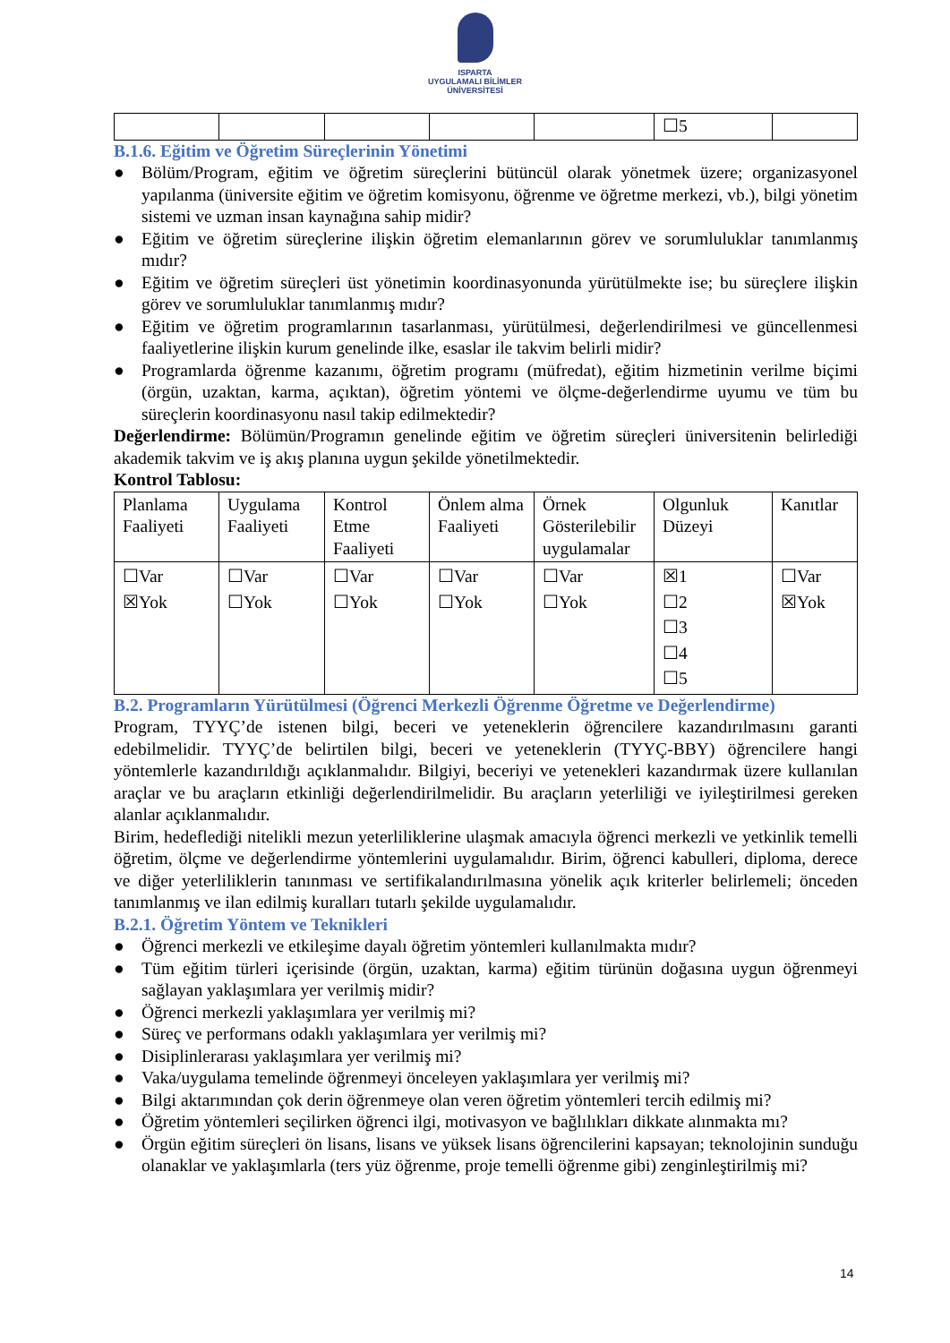ISPARTA
UYGULAMALI BİLİMLER
ÜNİVERSİTESİ
| | | | | | ☐5 | |
B.1.6. Eğitim ve Öğretim Süreçlerinin Yönetimi
● Bölüm/Program, eğitim ve öğretim süreçlerini bütüncül olarak yönetmek üzere; organizasyonel yapılanma (üniversite eğitim ve öğretim komisyonu, öğrenme ve öğretme merkezi, vb.), bilgi yönetim sistemi ve uzman insan kaynağına sahip midir?
● Eğitim ve öğretim süreçlerine ilişkin öğretim elemanlarının görev ve sorumluluklar tanımlanmış mıdır?
● Eğitim ve öğretim süreçleri üst yönetimin koordinasyonunda yürütülmekte ise; bu süreçlere ilişkin görev ve sorumluluklar tanımlanmış mıdır?
● Eğitim ve öğretim programlarının tasarlanması, yürütülmesi, değerlendirilmesi ve güncellenmesi faaliyetlerine ilişkin kurum genelinde ilke, esaslar ile takvim belirli midir?
● Programlarda öğrenme kazanımı, öğretim programı (müfredat), eğitim hizmetinin verilme biçimi (örgün, uzaktan, karma, açıktan), öğretim yöntemi ve ölçme-değerlendirme uyumu ve tüm bu süreçlerin koordinasyonu nasıl takip edilmektedir?
Değerlendirme: Bölümün/Programın genelinde eğitim ve öğretim süreçleri üniversitenin belirlediği akademik takvim ve iş akış planına uygun şekilde yönetilmektedir.
Kontrol Tablosu:
| Planlama Faaliyeti | Uygulama Faaliyeti | Kontrol Etme Faaliyeti | Önlem alma Faaliyeti | Örnek Gösterilebilir uygulamalar | Olgunluk Düzeyi | Kanıtlar |
| ☐Var ☒Yok | ☐Var ☐Yok | ☐Var ☐Yok | ☐Var ☐Yok | ☐Var ☐Yok | ☒1 ☐2 ☐3 ☐4 ☐5 | ☐Var ☒Yok |
B.2. Programların Yürütülmesi (Öğrenci Merkezli Öğrenme Öğretme ve Değerlendirme)
Program, TYYÇ’de istenen bilgi, beceri ve yeteneklerin öğrencilere kazandırılmasını garanti edebilmelidir. TYYÇ’de belirtilen bilgi, beceri ve yeteneklerin (TYYÇ-BBY) öğrencilere hangi yöntemlerle kazandırıldığı açıklanmalıdır. Bilgiyi, beceriyi ve yetenekleri kazandırmak üzere kullanılan araçlar ve bu araçların etkinliği değerlendirilmelidir. Bu araçların yeterliliği ve iyileştirilmesi gereken alanlar açıklanmalıdır.
Birim, hedeflediği nitelikli mezun yeterliliklerine ulaşmak amacıyla öğrenci merkezli ve yetkinlik temelli öğretim, ölçme ve değerlendirme yöntemlerini uygulamalıdır. Birim, öğrenci kabulleri, diploma, derece ve diğer yeterliliklerin tanınması ve sertifikalandırılmasına yönelik açık kriterler belirlemeli; önceden tanımlanmış ve ilan edilmiş kuralları tutarlı şekilde uygulamalıdır.
B.2.1. Öğretim Yöntem ve Teknikleri
● Öğrenci merkezli ve etkileşime dayalı öğretim yöntemleri kullanılmakta mıdır?
● Tüm eğitim türleri içerisinde (örgün, uzaktan, karma) eğitim türünün doğasına uygun öğrenmeyi sağlayan yaklaşımlara yer verilmiş midir?
● Öğrenci merkezli yaklaşımlara yer verilmiş mi?
● Süreç ve performans odaklı yaklaşımlara yer verilmiş mi?
● Disiplinlerarası yaklaşımlara yer verilmiş mi?
● Vaka/uygulama temelinde öğrenmeyi önceleyen yaklaşımlara yer verilmiş mi?
● Bilgi aktarımından çok derin öğrenmeye olan veren öğretim yöntemleri tercih edilmiş mi?
● Öğretim yöntemleri seçilirken öğrenci ilgi, motivasyon ve bağlılıkları dikkate alınmakta mı?
● Örgün eğitim süreçleri ön lisans, lisans ve yüksek lisans öğrencilerini kapsayan; teknolojinin sunduğu olanaklar ve yaklaşımlarla (ters yüz öğrenme, proje temelli öğrenme gibi) zenginleştirilmiş mi?
14